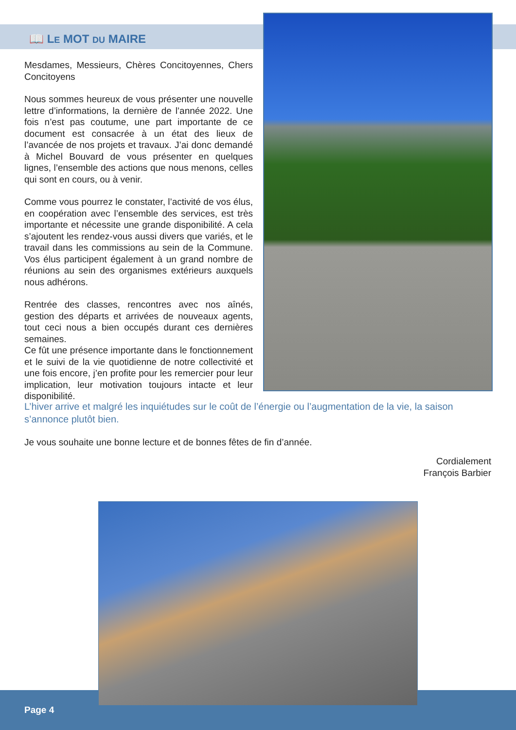📖 LE MOT DU MAIRE
Mesdames, Messieurs, Chères Concitoyennes, Chers Concitoyens
Nous sommes heureux de vous présenter une nouvelle lettre d’informations, la dernière de l’année 2022. Une fois n’est pas coutume, une part importante de ce document est consacrée à un état des lieux de l’avancée de nos projets et travaux. J’ai donc demandé à Michel Bouvard de vous présenter en quelques lignes, l’ensemble des actions que nous menons, celles qui sont en cours, ou à venir.
Comme vous pourrez le constater, l’activité de vos élus, en coopération avec l’ensemble des services, est très importante et nécessite une grande disponibilité. A cela s’ajoutent les rendez-vous aussi divers que variés, et le travail dans les commissions au sein de la Commune. Vos élus participent également à un grand nombre de réunions au sein des organismes extérieurs auxquels nous adhérons.
Rentrée des classes, rencontres avec nos aînés, gestion des départs et arrivées de nouveaux agents, tout ceci nous a bien occupés durant ces dernières semaines.
Ce fût une présence importante dans le fonctionnement et le suivi de la vie quotidienne de notre collectivité et une fois encore, j’en profite pour les remercier pour leur implication, leur motivation toujours intacte et leur disponibilité.
L’hiver arrive et malgré les inquiétudes sur le coût de l’énergie ou l’augmentation de la vie, la saison s’annonce plutôt bien.
Je vous souhaite une bonne lecture et de bonnes fêtes de fin d’année.
Cordialement
François Barbier
Page 4